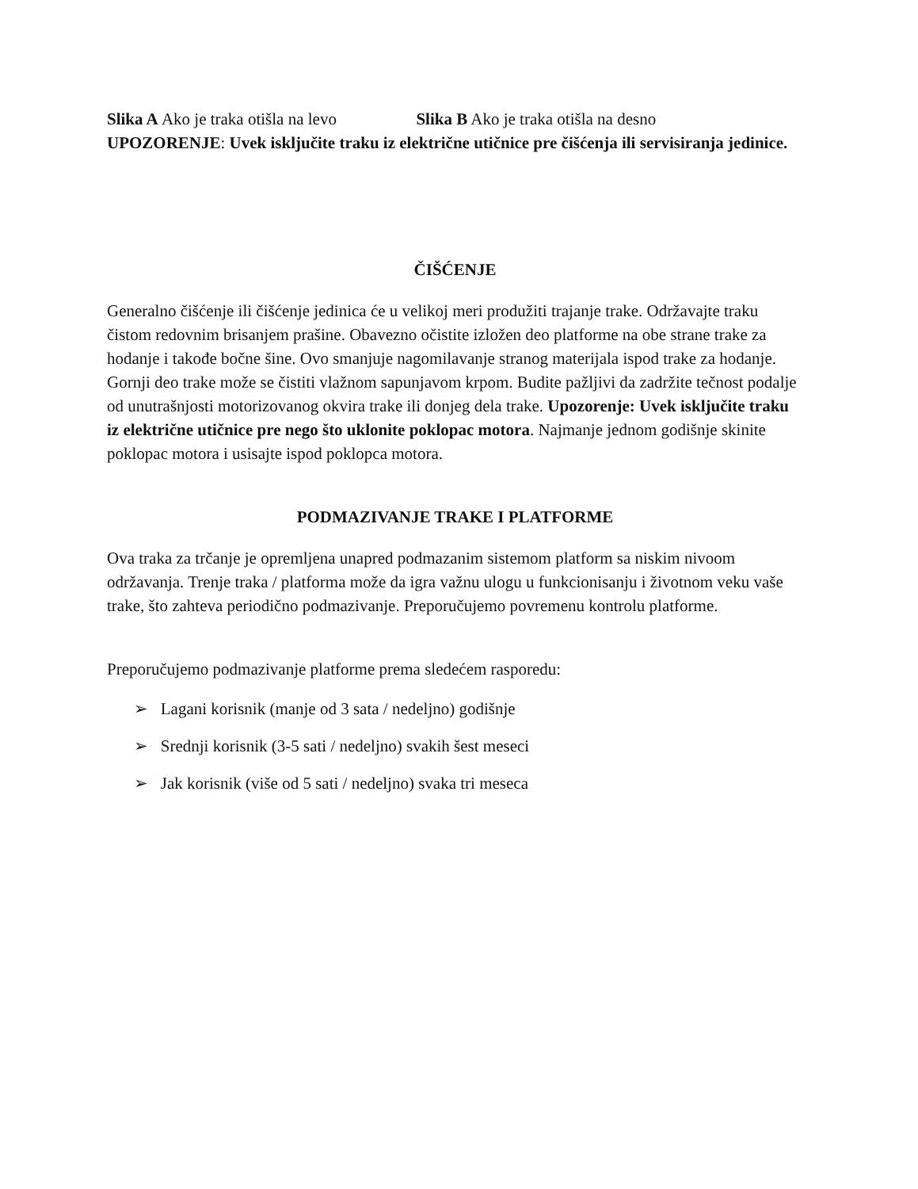Slika A Ako je traka otišla na levo Slika B Ako je traka otišla na desno
UPOZORENJE: Uvek isključite traku iz električne utičnice pre čišćenja ili servisiranja jedinice.
ČIŠĆENJE
Generalno čišćenje ili čišćenje jedinica će u velikoj meri produžiti trajanje trake. Održavajte traku čistom redovnim brisanjem prašine. Obavezno očistite izložen deo platforme na obe strane trake za hodanje i takođe bočne šine. Ovo smanjuje nagomilavanje stranog materijala ispod trake za hodanje.
Gornji deo trake može se čistiti vlažnom sapunjavom krpom. Budite pažljivi da zadržite tečnost podalje od unutrašnjosti motorizovanog okvira trake ili donjeg dela trake. Upozorenje: Uvek isključite traku iz električne utičnice pre nego što uklonite poklopac motora. Najmanje jednom godišnje skinite poklopac motora i usisajte ispod poklopca motora.
PODMAZIVANJE TRAKE I PLATFORME
Ova traka za trčanje je opremljena unapred podmazanim sistemom platform sa niskim nivoom održavanja. Trenje traka / platforma može da igra važnu ulogu u funkcionisanju i životnom veku vaše trake, što zahteva periodično podmazivanje. Preporučujemo povremenu kontrolu platforme.
Preporučujemo podmazivanje platforme prema sledećem rasporedu:
➢ Lagani korisnik (manje od 3 sata / nedeljno) godišnje
➢ Srednji korisnik (3-5 sati / nedeljno) svakih šest meseci
➢ Jak korisnik (više od 5 sati / nedeljno) svaka tri meseca